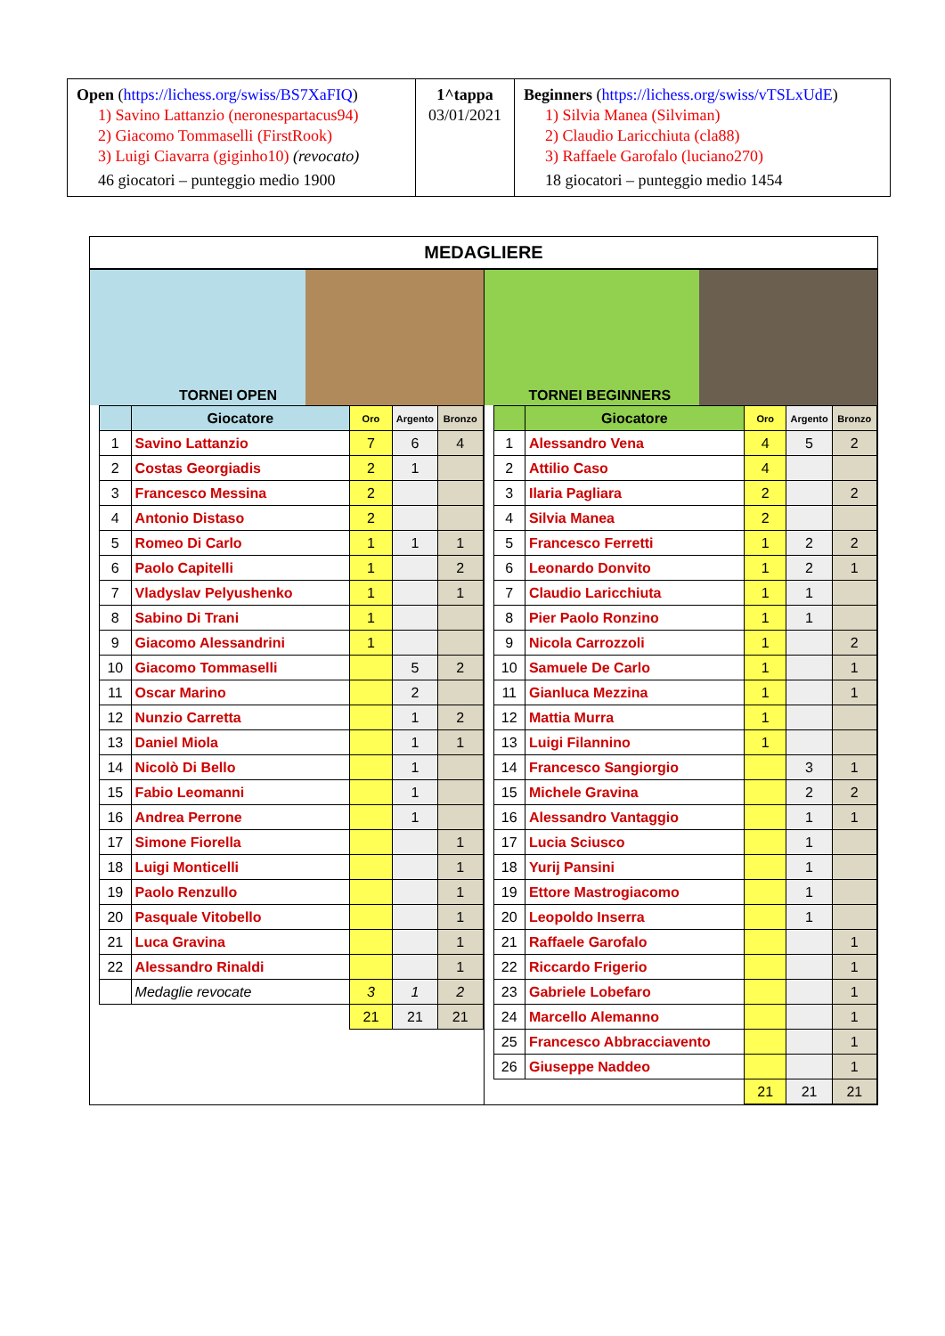| Open ( https://lichess.org/swiss/BS7XaFIQ ) 1) Savino Lattanzio (neronespartacus94) 2) Giacomo Tommaselli (FirstRook) 3) Luigi Ciavarra (giginho10) (revocato) 46 giocatori – punteggio medio 1900 | 1^tappa 03/01/2021 | Beginners ( https://lichess.org/swiss/vTSLxUdE ) 1) Silvia Manea (Silviman) 2) Claudio Laricchiuta (cla88) 3) Raffaele Garofalo (luciano270) 18 giocatori – punteggio medio 1454 |
MEDAGLIERE
TORNEI OPEN
| | Giocatore | Oro | Argento | Bronzo |
| --- | --- | --- | --- | --- |
| 1 | Savino Lattanzio | 7 | 6 | 4 |
| 2 | Costas Georgiadis | 2 | 1 | |
| 3 | Francesco Messina | 2 | | |
| 4 | Antonio Distaso | 2 | | |
| 5 | Romeo Di Carlo | 1 | 1 | 1 |
| 6 | Paolo Capitelli | 1 | | 2 |
| 7 | Vladyslav Pelyushenko | 1 | | 1 |
| 8 | Sabino Di Trani | 1 | | |
| 9 | Giacomo Alessandrini | 1 | | |
| 10 | Giacomo Tommaselli | | 5 | 2 |
| 11 | Oscar Marino | | 2 | |
| 12 | Nunzio Carretta | | 1 | 2 |
| 13 | Daniel Miola | | 1 | 1 |
| 14 | Nicolò Di Bello | | 1 | |
| 15 | Fabio Leomanni | | 1 | |
| 16 | Andrea Perrone | | 1 | |
| 17 | Simone Fiorella | | | 1 |
| 18 | Luigi Monticelli | | | 1 |
| 19 | Paolo Renzullo | | | 1 |
| 20 | Pasquale Vitobello | | | 1 |
| 21 | Luca Gravina | | | 1 |
| 22 | Alessandro Rinaldi | | | 1 |
| | Medaglie revocate | 3 | 1 | 2 |
| | | 21 | 21 | 21 |
TORNEI BEGINNERS
| | Giocatore | Oro | Argento | Bronzo |
| --- | --- | --- | --- | --- |
| 1 | Alessandro Vena | 4 | 5 | 2 |
| 2 | Attilio Caso | 4 | | |
| 3 | Ilaria Pagliara | 2 | | 2 |
| 4 | Silvia Manea | 2 | | |
| 5 | Francesco Ferretti | 1 | 2 | 2 |
| 6 | Leonardo Donvito | 1 | 2 | 1 |
| 7 | Claudio Laricchiuta | 1 | 1 | |
| 8 | Pier Paolo Ronzino | 1 | 1 | |
| 9 | Nicola Carrozzoli | 1 | | 2 |
| 10 | Samuele De Carlo | 1 | | 1 |
| 11 | Gianluca Mezzina | 1 | | 1 |
| 12 | Mattia Murra | 1 | | |
| 13 | Luigi Filannino | 1 | | |
| 14 | Francesco Sangiorgio | | 3 | 1 |
| 15 | Michele Gravina | | 2 | 2 |
| 16 | Alessandro Vantaggio | | 1 | 1 |
| 17 | Lucia Sciusco | | 1 | |
| 18 | Yurij Pansini | | 1 | |
| 19 | Ettore Mastrogiacomo | | 1 | |
| 20 | Leopoldo Inserra | | 1 | |
| 21 | Raffaele Garofalo | | | 1 |
| 22 | Riccardo Frigerio | | | 1 |
| 23 | Gabriele Lobefaro | | | 1 |
| 24 | Marcello Alemanno | | | 1 |
| 25 | Francesco Abbracciavento | | | 1 |
| 26 | Giuseppe Naddeo | | | 1 |
| | | 21 | 21 | 21 |